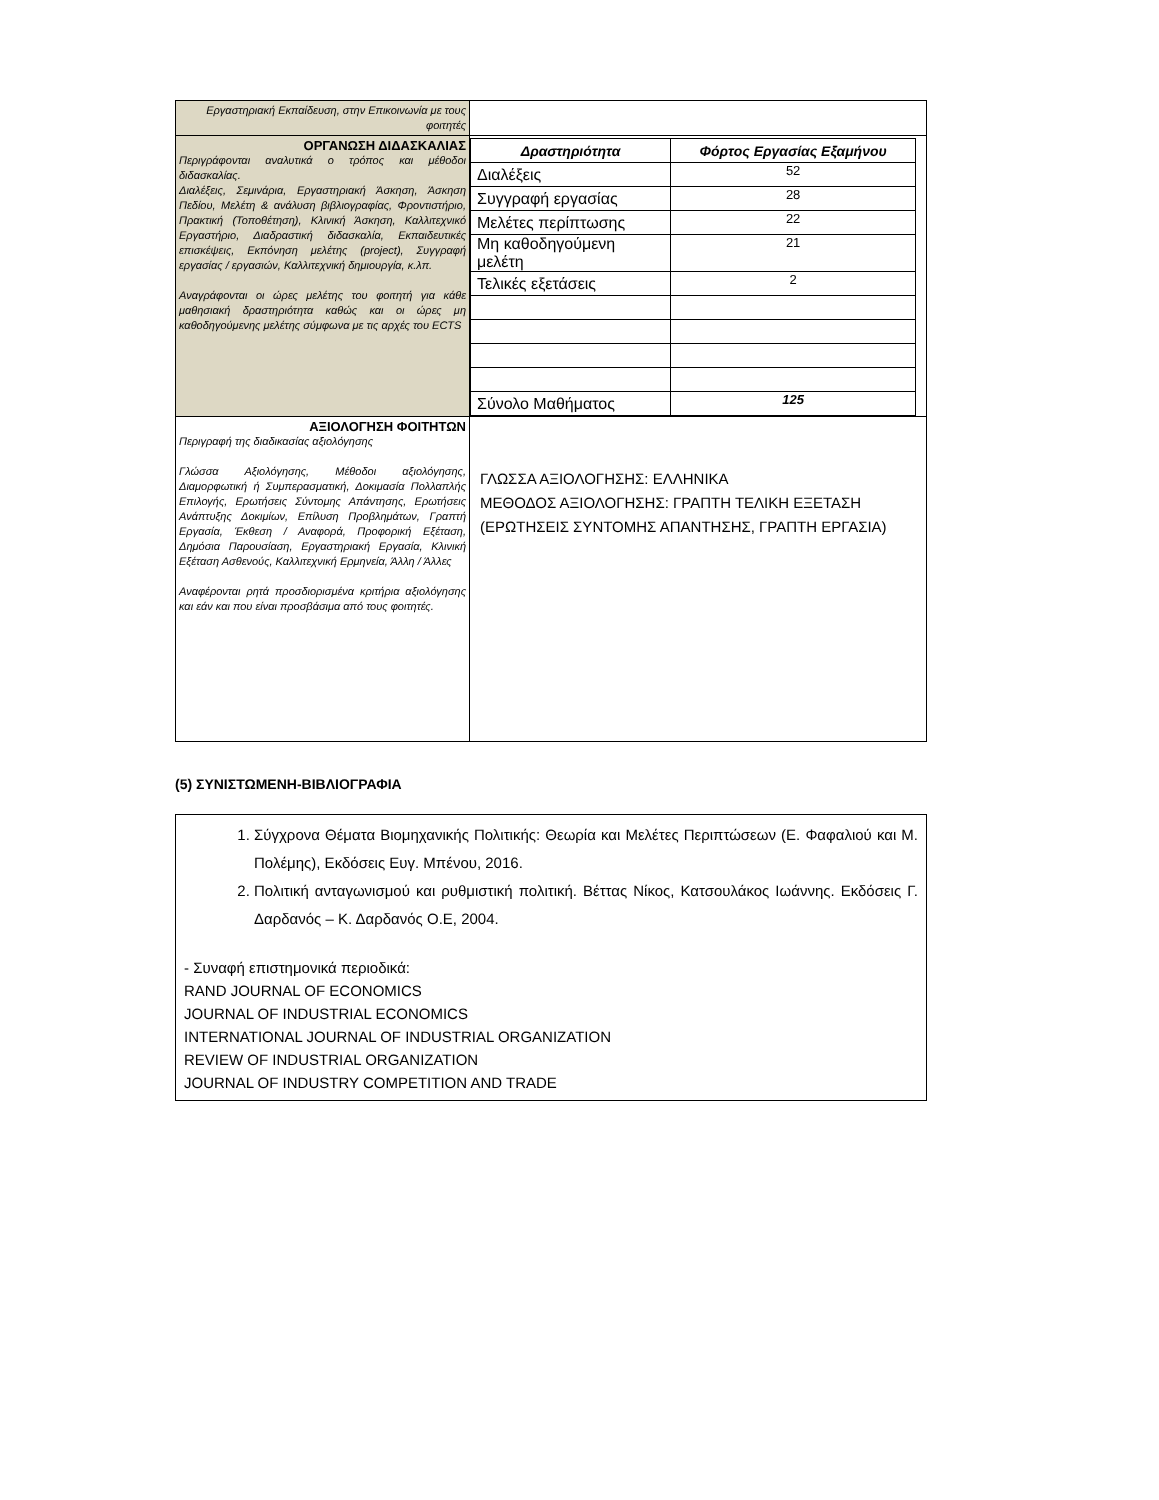| Εργαστηριακή Εκπαίδευση, στην Επικοινωνία με τους φοιτητές | |
| ΟΡΓΑΝΩΣΗ ΔΙΔΑΣΚΑΛΙΑΣ Περιγράφονται αναλυτικά ο τρόπος και μέθοδοι διδασκαλίας. Διαλέξεις, Σεμινάρια, Εργαστηριακή Άσκηση, Άσκηση Πεδίου, Μελέτη & ανάλυση βιβλιογραφίας, Φροντιστήριο, Πρακτική (Τοποθέτηση), Κλινική Άσκηση, Καλλιτεχνικό Εργαστήριο, Διαδραστική διδασκαλία, Εκπαιδευτικές επισκέψεις, Εκπόνηση μελέτης (project), Συγγραφή εργασίας / εργασιών, Καλλιτεχνική δημιουργία, κ.λπ. Αναγράφονται οι ώρες μελέτης του φοιτητή για κάθε μαθησιακή δραστηριότητα καθώς και οι ώρες μη καθοδηγούμενης μελέτης σύμφωνα με τις αρχές του ECTS | / Δραστηριότητα / Φόρτος Εργασίας Εξαμήνου / / --- / --- / / Διαλέξεις / 52 / / Συγγραφή εργασίας / 28 / / Μελέτες περίπτωσης / 22 / / Μη καθοδηγούμενη μελέτη / 21 / / Τελικές εξετάσεις / 2 / / Σύνολο Μαθήματος / 125 / |
| ΑΞΙΟΛΟΓΗΣΗ ΦΟΙΤΗΤΩΝ Περιγραφή της διαδικασίας αξιολόγησης Γλώσσα Αξιολόγησης, Μέθοδοι αξιολόγησης, Διαμορφωτική ή Συμπερασματική, Δοκιμασία Πολλαπλής Επιλογής, Ερωτήσεις Σύντομης Απάντησης, Ερωτήσεις Ανάπτυξης Δοκιμίων, Επίλυση Προβλημάτων, Γραπτή Εργασία, Έκθεση / Αναφορά, Προφορική Εξέταση, Δημόσια Παρουσίαση, Εργαστηριακή Εργασία, Κλινική Εξέταση Ασθενούς, Καλλιτεχνική Ερμηνεία, Άλλη / Άλλες Αναφέρονται ρητά προσδιορισμένα κριτήρια αξιολόγησης και εάν και που είναι προσβάσιμα από τους φοιτητές. | ΓΛΩΣΣΑ ΑΞΙΟΛΟΓΗΣΗΣ: ΕΛΛΗΝΙΚΑ ΜΕΘΟΔΟΣ ΑΞΙΟΛΟΓΗΣΗΣ: ΓΡΑΠΤΗ ΤΕΛΙΚΗ ΕΞΕΤΑΣΗ (ΕΡΩΤΗΣΕΙΣ ΣΥΝΤΟΜΗΣ ΑΠΑΝΤΗΣΗΣ, ΓΡΑΠΤΗ ΕΡΓΑΣΙΑ) |
(5) ΣΥΝΙΣΤΩΜΕΝΗ-ΒΙΒΛΙΟΓΡΑΦΙΑ
1. Σύγχρονα Θέματα Βιομηχανικής Πολιτικής: Θεωρία και Μελέτες Περιπτώσεων (Ε. Φαφαλιού και Μ. Πολέμης), Εκδόσεις Ευγ. Μπένου, 2016.
2. Πολιτική ανταγωνισμού και ρυθμιστική πολιτική. Βέττας Νίκος, Κατσουλάκος Ιωάννης. Εκδόσεις Γ. Δαρδανός – Κ. Δαρδανός Ο.Ε, 2004.
- Συναφή επιστημονικά περιοδικά:
RAND JOURNAL OF ECONOMICS
JOURNAL OF INDUSTRIAL ECONOMICS
INTERNATIONAL JOURNAL OF INDUSTRIAL ORGANIZATION
REVIEW OF INDUSTRIAL ORGANIZATION
JOURNAL OF INDUSTRY COMPETITION AND TRADE